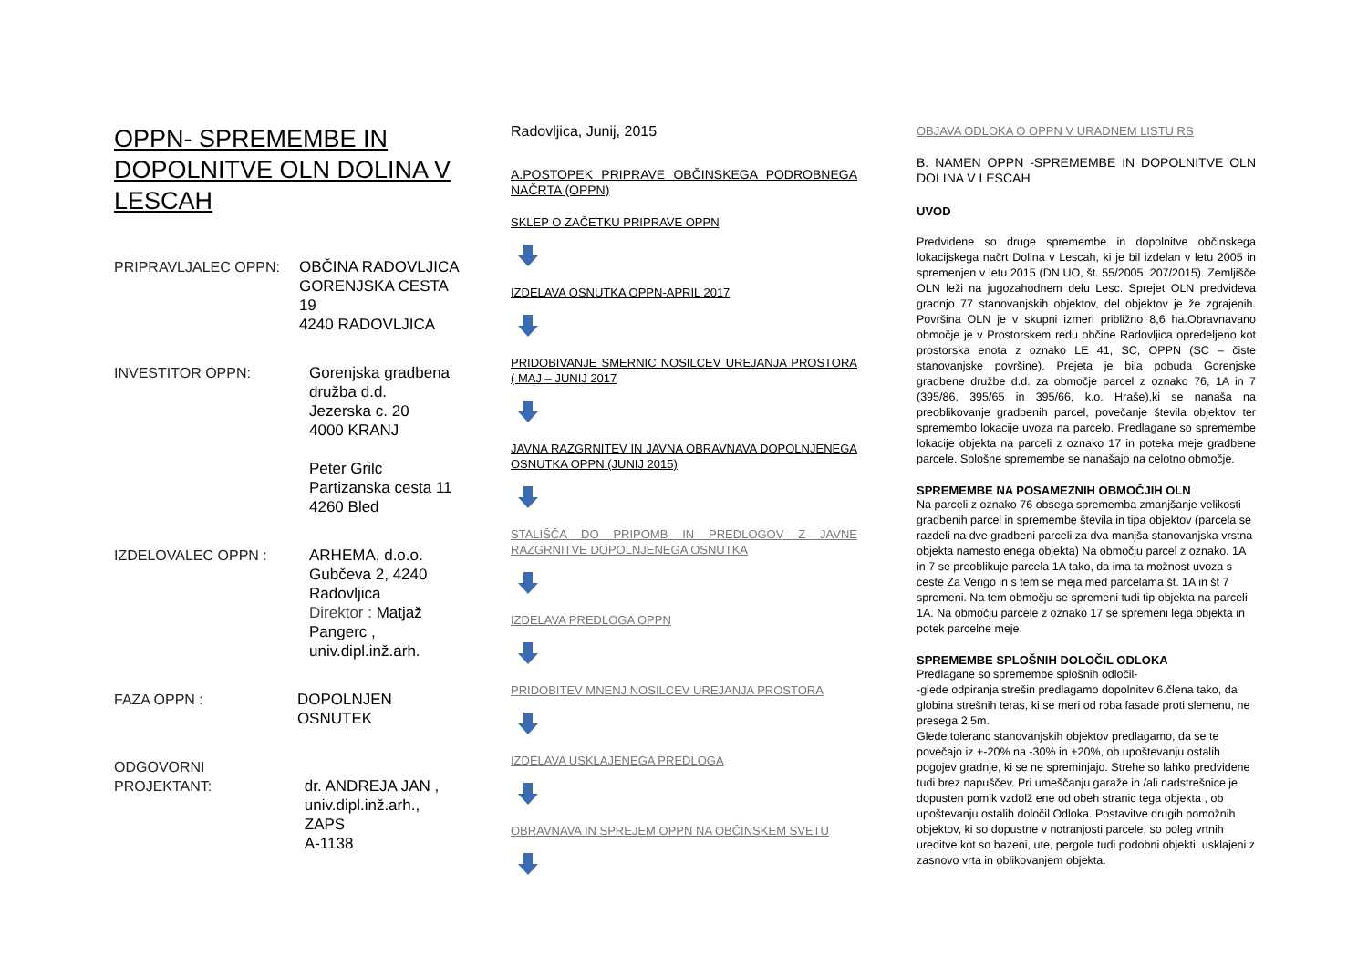OPPN- SPREMEMBE IN DOPOLNITVE OLN DOLINA V LESCAH
PRIPRAVLJALEC OPPN: OBČINA RADOVLJICA
GORENJSKA CESTA 19
4240 RADOVLJICA
INVESTITOR OPPN: Gorenjska gradbena
družba d.d.
Jezerska c. 20
4000 KRANJ
Peter Grilc
Partizanska cesta 11
4260 Bled
IZDELOVALEC OPPN : ARHEMA, d.o.o.
Gubčeva 2, 4240
Radovljica
Direktor : Matjaž
Pangerc ,
univ.dipl.inž.arh.
FAZA OPPN : DOPOLNJEN OSNUTEK
ODGOVORNI
PROJEKTANT:
dr. ANDREJA JAN ,
univ.dipl.inž.arh., ZAPS
A-1138
Radovljica, Junij, 2015
A.POSTOPEK PRIPRAVE OBČINSKEGA PODROBNEGA NAČRTA (OPPN)
SKLEP O ZAČETKU PRIPRAVE OPPN
IZDELAVA OSNUTKA OPPN-APRIL 2017
PRIDOBIVANJE SMERNIC NOSILCEV UREJANJA PROSTORA ( MAJ – JUNIJ 2017
JAVNA RAZGRNITEV IN JAVNA OBRAVNAVA DOPOLNJENEGA OSNUTKA OPPN (JUNIJ 2015)
STALIŠČA DO PRIPOMB IN PREDLOGOV Z JAVNE RAZGRNITVE DOPOLNJENEGA OSNUTKA
IZDELAVA PREDLOGA OPPN
PRIDOBITEV MNENJ NOSILCEV UREJANJA PROSTORA
IZDELAVA USKLAJENEGA PREDLOGA
OBRAVNAVA IN SPREJEM OPPN NA OBČINSKEM SVETU
OBJAVA ODLOKA O OPPN V URADNEM LISTU RS
B. NAMEN OPPN -SPREMEMBE IN DOPOLNITVE OLN DOLINA V LESCAH
UVOD
Predvidene so druge spremembe in dopolnitve občinskega lokacijskega načrt Dolina v Lescah, ki je bil izdelan v letu 2005 in spremenjen v letu 2015 (DN UO, št. 55/2005, 207/2015). Zemljišče OLN leži na jugozahodnem delu Lesc. Sprejet OLN predvideva gradnjo 77 stanovanjskih objektov, del objektov je že zgrajenih. Površina OLN je v skupni izmeri približno 8,6 ha.Obravnavano območje je v Prostorskem redu občine Radovljica opredeljeno kot prostorska enota z oznako LE 41, SC, OPPN (SC – čiste stanovanjske površine). Prejeta je bila pobuda Gorenjske gradbene družbe d.d. za območje parcel z oznako 76, 1A in 7 (395/86, 395/65 in 395/66, k.o. Hraše),ki se nanaša na preoblikovanje gradbenih parcel, povečanje števila objektov ter spremembo lokacije uvoza na parcelo. Predlagane so spremembe lokacije objekta na parceli z oznako 17 in poteka meje gradbene parcele. Splošne spremembe se nanašajo na celotno območje.
SPREMEMBE NA POSAMEZNIH OBMOČJIH OLN
Na parceli z oznako 76 obsega sprememba zmanjšanje velikosti gradbenih parcel in spremembe števila in tipa objektov (parcela se razdeli na dve gradbeni parceli za dva manjša stanovanjska vrstna objekta namesto enega objekta) Na območju parcel z oznako. 1A in 7 se preoblikuje parcela 1A tako, da ima ta možnost uvoza s ceste Za Verigo in s tem se meja med parcelama št. 1A in št 7 spremeni. Na tem območju se spremeni tudi tip objekta na parceli 1A. Na območju parcele z oznako 17 se spremeni lega objekta in potek parcelne meje.
SPREMEMBE SPLOŠNIH DOLOČIL ODLOKA
Predlagane so spremembe splošnih odločil-
-glede odpiranja strešin predlagamo dopolnitev 6.člena tako, da globina strešnih teras, ki se meri od roba fasade proti slemenu, ne presega 2,5m.
Glede toleranc stanovanjskih objektov predlagamo, da se te povečajo iz +-20% na -30% in +20%, ob upoštevanju ostalih pogojev gradnje, ki se ne spreminjajo. Strehe so lahko predvidene tudi brez napuščev. Pri umeščanju garaže in /ali nadstrešnice je dopusten pomik vzdolž ene od obeh stranic tega objekta , ob upoštevanju ostalih določil Odloka. Postavitve drugih pomožnih objektov, ki so dopustne v notranjosti parcele, so poleg vrtnih ureditve kot so bazeni, ute, pergole tudi podobni objekti, usklajeni z zasnovo vrta in oblikovanjem objekta.